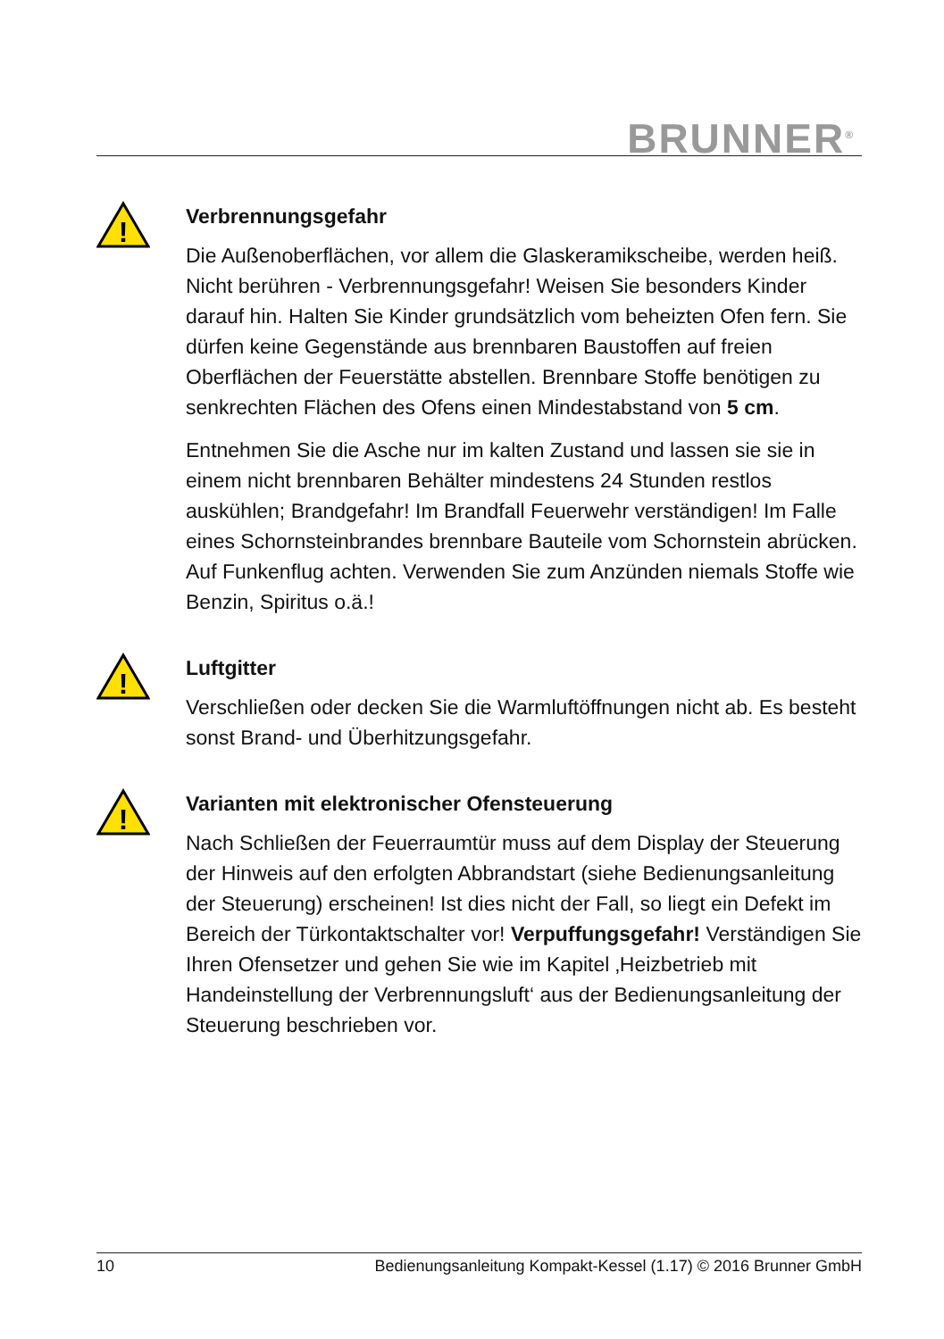BRUNNER<sup>®</sup>
!
Verbrennungsgefahr
Die Außenoberflächen, vor allem die Glaskeramikscheibe, werden heiß. Nicht berühren - Verbrennungsgefahr! Weisen Sie besonders Kinder darauf hin. Halten Sie Kinder grundsätzlich vom beheizten Ofen fern. Sie dürfen keine Gegenstände aus brennbaren Baustoffen auf freien Oberflächen der Feuerstätte abstellen. Brennbare Stoffe benötigen zu senkrechten Flächen des Ofens einen Mindestabstand von 5 cm.
Entnehmen Sie die Asche nur im kalten Zustand und lassen sie sie in einem nicht brennbaren Behälter mindestens 24 Stunden restlos auskühlen; Brandgefahr! Im Brandfall Feuerwehr verständigen! Im Falle eines Schornsteinbrandes brennbare Bauteile vom Schornstein abrücken. Auf Funkenflug achten. Verwenden Sie zum Anzünden niemals Stoffe wie Benzin, Spiritus o.ä.!
!
Luftgitter
Verschließen oder decken Sie die Warmluftöffnungen nicht ab. Es besteht sonst Brand- und Überhitzungsgefahr.
!
Varianten mit elektronischer Ofensteuerung
Nach Schließen der Feuerraumtür muss auf dem Display der Steuerung der Hinweis auf den erfolgten Abbrandstart (siehe Bedienungsanleitung der Steuerung) erscheinen! Ist dies nicht der Fall, so liegt ein Defekt im Bereich der Türkontaktschalter vor! Verpuffungsgefahr! Verständigen Sie Ihren Ofensetzer und gehen Sie wie im Kapitel ‚Heizbetrieb mit Handeinstellung der Verbrennungsluft‘ aus der Bedienungsanleitung der Steuerung beschrieben vor.
10 Bedienungsanleitung Kompakt-Kessel (1.17) © 2016 Brunner GmbH